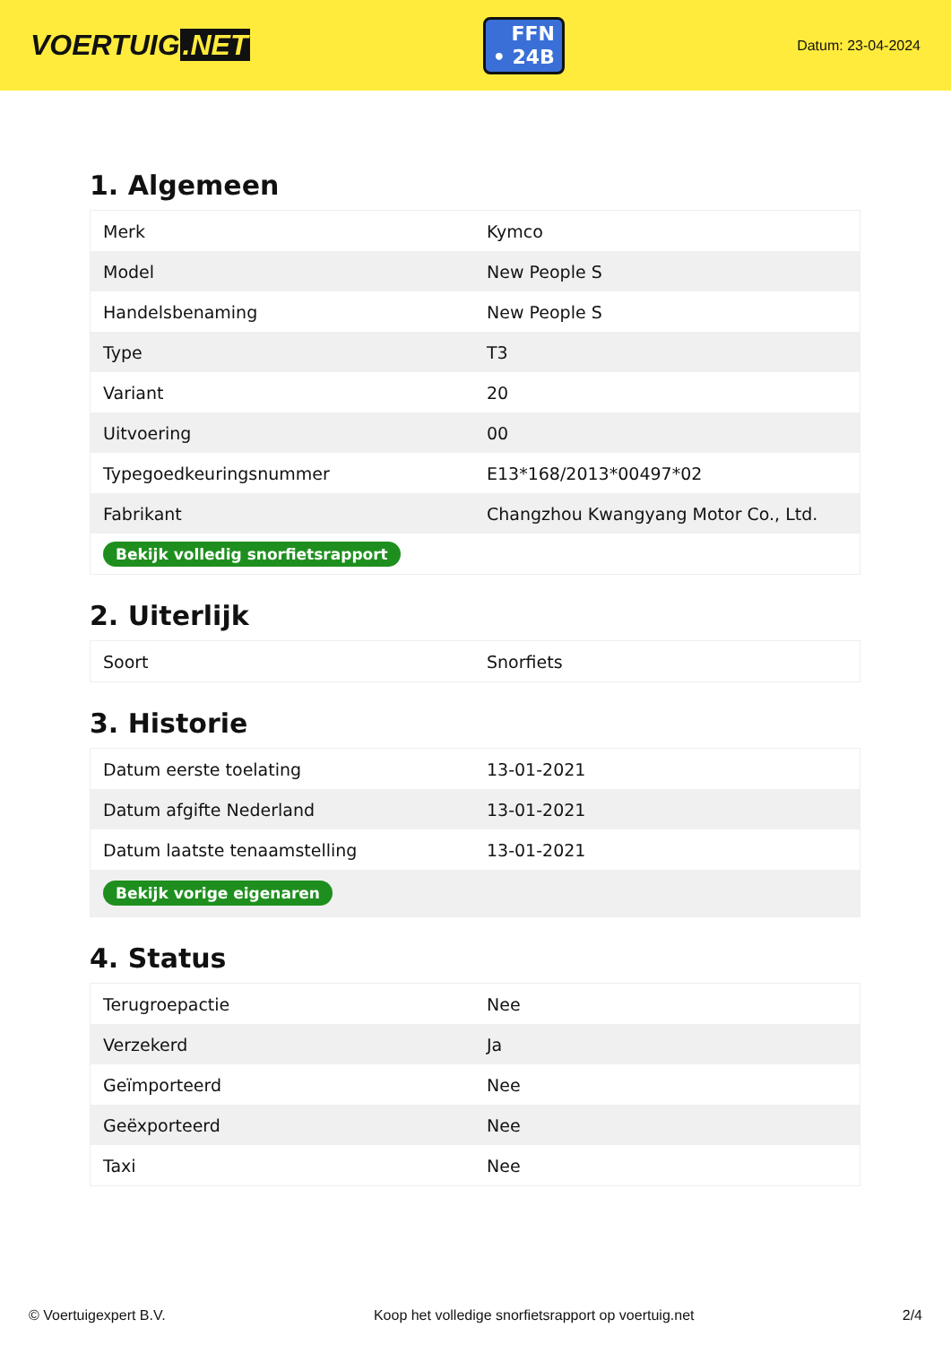VOERTUIG.NET
FFN
• 24B
Datum: 23-04-2024
1. Algemeen
| Merk | Kymco |
| Model | New People S |
| Handelsbenaming | New People S |
| Type | T3 |
| Variant | 20 |
| Uitvoering | 00 |
| Typegoedkeuringsnummer | E13*168/2013*00497*02 |
| Fabrikant | Changzhou Kwangyang Motor Co., Ltd. |
| Bekijk volledig snorfietsrapport | |
2. Uiterlijk
| Soort | Snorfiets |
3. Historie
| Datum eerste toelating | 13-01-2021 |
| Datum afgifte Nederland | 13-01-2021 |
| Datum laatste tenaamstelling | 13-01-2021 |
| Bekijk vorige eigenaren | |
4. Status
| Terugroepactie | Nee |
| Verzekerd | Ja |
| Geïmporteerd | Nee |
| Geëxporteerd | Nee |
| Taxi | Nee |
© Voertuigexpert B.V. Koop het volledige snorfietsrapport op voertuig.net 2/4